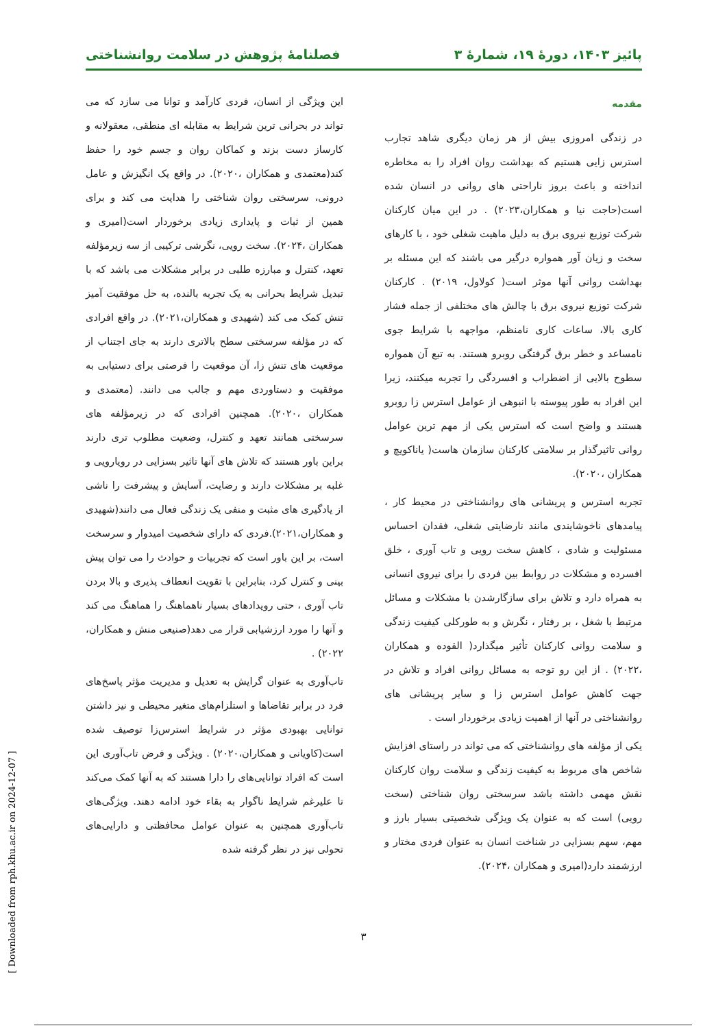پائیز ۱۴۰۳، دورهٔ ۱۹، شمارهٔ ۳ فصلنامهٔ پژوهش در سلامت روانشناختی
مقدمه
در زندگی امروزی بیش از هر زمان دیگری شاهد تجارب استرس زایی هستیم که بهداشت روان افراد را به مخاطره انداخته و باعث بروز ناراحتی های روانی در انسان شده است(حاجت نیا و همکاران،۲۰۲۳) . در این میان کارکنان شرکت توزیع نیروی برق به دلیل ماهیت شغلی خود ، با کارهای سخت و زیان آور همواره درگیر می باشند که این مسئله بر بهداشت روانی آنها موثر است( کولاول، ۲۰۱۹) . کارکنان شرکت توزیع نیروی برق با چالش های مختلفی از جمله فشار کاری بالا، ساعات کاری نامنظم، مواجهه با شرایط جوی نامساعد و خطر برق گرفتگی روبرو هستند. به تبع آن همواره سطوح بالایی از اضطراب و افسردگی را تجربه میکنند، زیرا این افراد به طور پیوسته با انبوهی از عوامل استرس زا روبرو هستند و واضح است که استرس یکی از مهم ترین عوامل روانی تاثیرگذار بر سلامتی کارکنان سازمان هاست( یاناکویچ و همکاران ،۲۰۲۰).
تجربه استرس و پریشانی های روانشناختی در محیط کار ، پیامدهای ناخوشایندی مانند نارضایتی شغلی، فقدان احساس مسئولیت و شادی ، کاهش سخت رویی و تاب آوری ، خلق افسرده و مشکلات در روابط بین فردی را برای نیروی انسانی به همراه دارد و تلاش برای سازگارشدن با مشکلات و مسائل مرتبط با شغل ، بر رفتار ، نگرش و به طورکلی کیفیت زندگی و سلامت روانی کارکنان تأثیر میگذارد( القوده و همکاران ،۲۰۲۲) . از این رو توجه به مسائل روانی افراد و تلاش در جهت کاهش عوامل استرس زا و سایر پریشانی های روانشناختی در آنها از اهمیت زیادی برخوردار است .
یکی از مؤلفه های روانشناختی که می تواند در راستای افزایش شاخص های مربوط به کیفیت زندگی و سلامت روان کارکنان نقش مهمی داشته باشد سرسختی روان شناختی (سخت رویی) است که به عنوان یک ویژگی شخصیتی بسیار بارز و مهم، سهم بسزایی در شناخت انسان به عنوان فردی مختار و ارزشمند دارد(امیری و همکاران ،۲۰۲۴).
این ویژگی از انسان، فردی کارآمد و توانا می سازد که می تواند در بحرانی ترین شرایط به مقابله ای منطقی، معقولانه و کارساز دست بزند و کماکان روان و جسم خود را حفظ کند(معتمدی و همکاران ،۲۰۲۰). در واقع یک انگیزش و عامل درونی، سرسختی روان شناختی را هدایت می کند و برای همین از ثبات و پایداری زیادی برخوردار است(امیری و همکاران ،۲۰۲۴). سخت رویی، نگرشی ترکیبی از سه زیرمؤلفه تعهد، کنترل و مبارزه طلبی در برابر مشکلات می باشد که با تبدیل شرایط بحرانی به یک تجربه بالنده، به حل موفقیت آمیز تنش کمک می کند (شهیدی و همکاران،۲۰۲۱). در واقع افرادی که در مؤلفه سرسختی سطح بالاتری دارند به جای اجتناب از موقعیت های تنش زا، آن موقعیت را فرصتی برای دستیابی به موفقیت و دستاوردی مهم و جالب می دانند. (معتمدی و همکاران ،۲۰۲۰). همچنین افرادی که در زیرمؤلفه های سرسختی همانند تعهد و کنترل، وضعیت مطلوب تری دارند براین باور هستند که تلاش های آنها تاثیر بسزایی در رویارویی و غلبه بر مشکلات دارند و رضایت، آسایش و پیشرفت را ناشی از یادگیری های مثبت و منفی یک زندگی فعال می دانند(شهیدی و همکاران،۲۰۲۱).فردی که دارای شخصیت امیدوار و سرسخت است، بر این باور است که تجربیات و حوادث را می توان پیش بینی و کنترل کرد، بنابراین با تقویت انعطاف پذیری و بالا بردن تاب آوری ، حتی رویدادهای بسیار ناهماهنگ را هماهنگ می کند و آنها را مورد ارزشیابی قرار می دهد(صنیعی منش و همکاران، ۲۰۲۲) .
تاب‌آوری به عنوان گرایش به تعدیل و مدیریت مؤثر پاسخ‌های فرد در برابر تقاضاها و استلزام‌های متغیر محیطی و نیز داشتن توانایی بهبودی مؤثر در شرایط استرس‌زا توصیف شده است(کاویانی و همکاران،۲۰۲۰) . ویژگی و فرض تاب‌آوری این است که افراد توانایی‌های را دارا هستند که به آنها کمک می‌کند تا علیرغم شرایط ناگوار به بقاء خود ادامه دهند. ویژگی‌های تاب‌آوری همچنین به عنوان عوامل محافظتی و دارایی‌های تحولی نیز در نظر گرفته شده
۳
[ Downloaded from rph.khu.ac.ir on 2024-12-07 ]